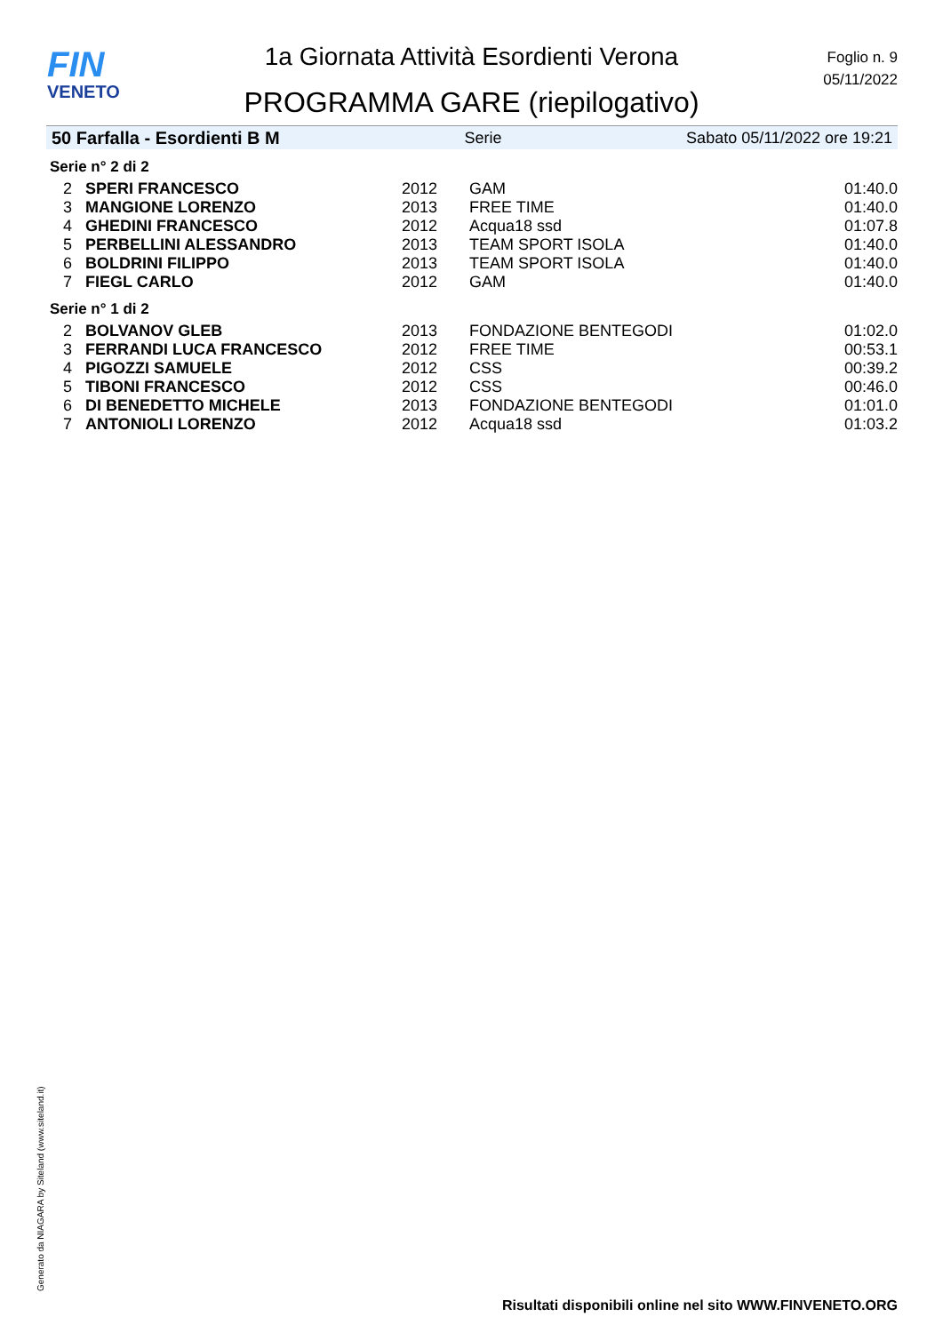FIN
VENETO
1a Giornata Attività Esordienti Verona
PROGRAMMA GARE (riepilogativo)
Foglio n. 9
05/11/2022
50 Farfalla - Esordienti B M Serie Sabato 05/11/2022 ore 19:21
Serie n° 2 di 2
| 2 | SPERI FRANCESCO | 2012 | GAM | 01:40.0 |
| 3 | MANGIONE LORENZO | 2013 | FREE TIME | 01:40.0 |
| 4 | GHEDINI FRANCESCO | 2012 | Acqua18 ssd | 01:07.8 |
| 5 | PERBELLINI ALESSANDRO | 2013 | TEAM SPORT ISOLA | 01:40.0 |
| 6 | BOLDRINI FILIPPO | 2013 | TEAM SPORT ISOLA | 01:40.0 |
| 7 | FIEGL CARLO | 2012 | GAM | 01:40.0 |
Serie n° 1 di 2
| 2 | BOLVANOV GLEB | 2013 | FONDAZIONE BENTEGODI | 01:02.0 |
| 3 | FERRANDI LUCA FRANCESCO | 2012 | FREE TIME | 00:53.1 |
| 4 | PIGOZZI SAMUELE | 2012 | CSS | 00:39.2 |
| 5 | TIBONI FRANCESCO | 2012 | CSS | 00:46.0 |
| 6 | DI BENEDETTO MICHELE | 2013 | FONDAZIONE BENTEGODI | 01:01.0 |
| 7 | ANTONIOLI LORENZO | 2012 | Acqua18 ssd | 01:03.2 |
Generato da NIAGARA by Siteland (www.siteland.it)
Risultati disponibili online nel sito WWW.FINVENETO.ORG